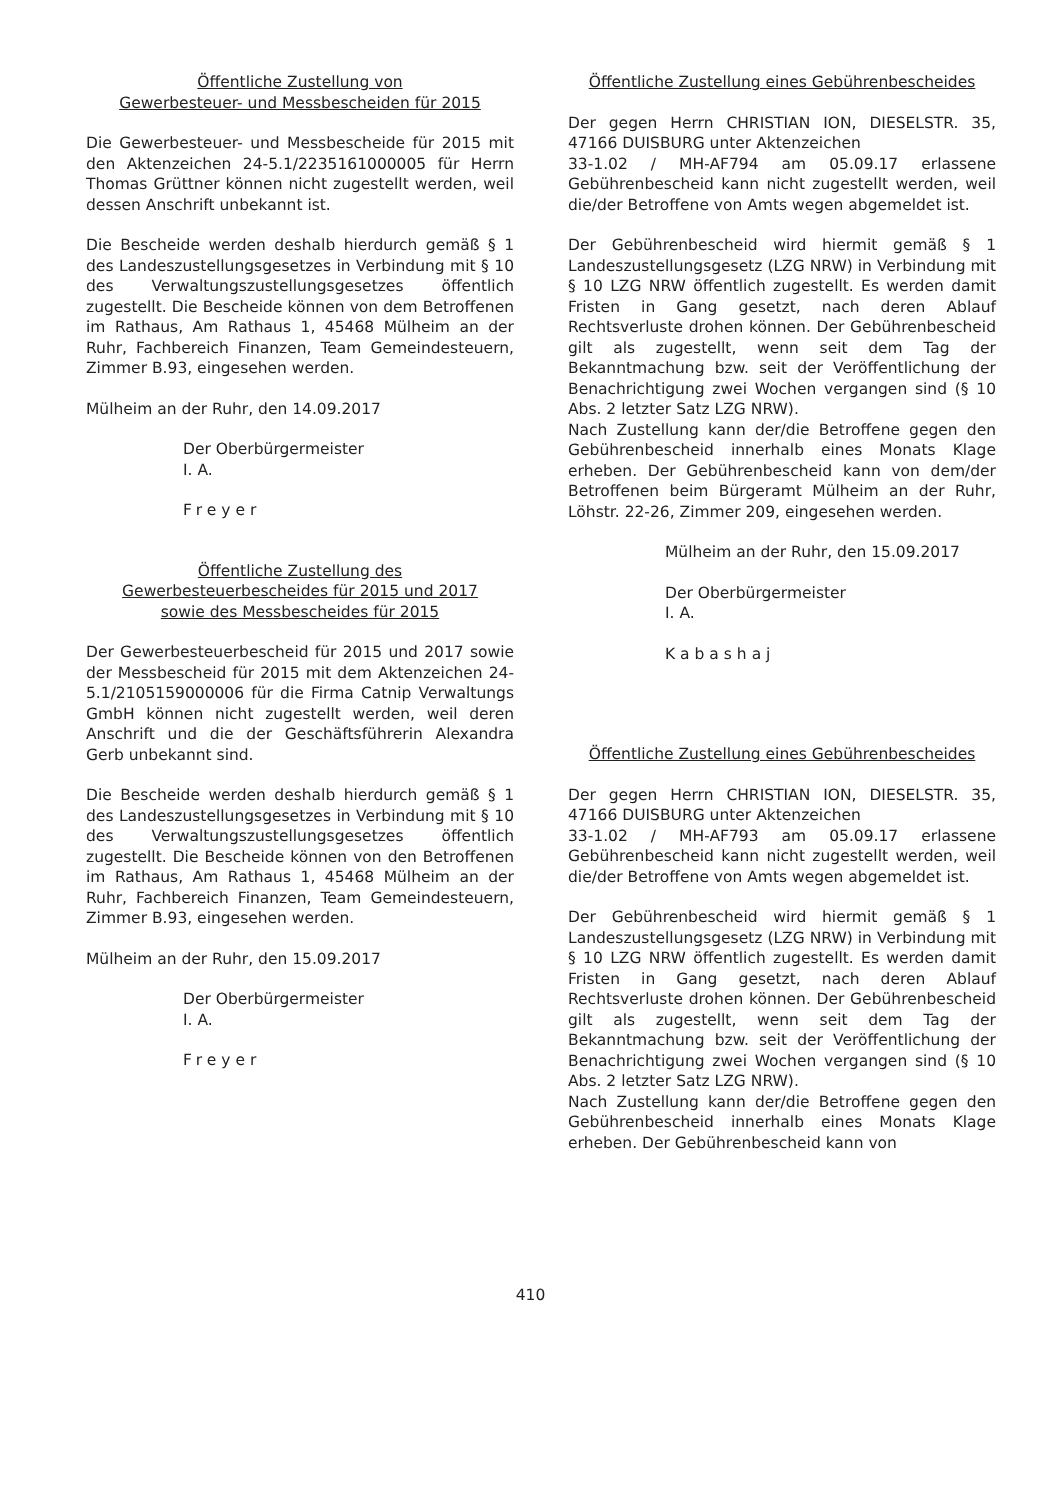Öffentliche Zustellung von
Gewerbesteuer- und Messbescheiden für 2015
Die Gewerbesteuer- und Messbescheide für 2015 mit den Aktenzeichen 24-5.1/2235161000005 für Herrn Thomas Grüttner können nicht zugestellt werden, weil dessen Anschrift unbekannt ist.
Die Bescheide werden deshalb hierdurch gemäß § 1 des Landeszustellungsgesetzes in Verbindung mit § 10 des Verwaltungszustellungsgesetzes öffentlich zugestellt. Die Bescheide können von dem Betroffenen im Rathaus, Am Rathaus 1, 45468 Mülheim an der Ruhr, Fachbereich Finanzen, Team Gemeindesteuern, Zimmer B.93, eingesehen werden.
Mülheim an der Ruhr, den 14.09.2017
Der Oberbürgermeister
I. A.
Freyer
Öffentliche Zustellung des
Gewerbesteuerbescheides für 2015 und 2017
sowie des Messbescheides für 2015
Der Gewerbesteuerbescheid für 2015 und 2017 sowie der Messbescheid für 2015 mit dem Aktenzeichen 24-5.1/2105159000006 für die Firma Catnip Verwaltungs GmbH können nicht zugestellt werden, weil deren Anschrift und die der Geschäftsführerin Alexandra Gerb unbekannt sind.
Die Bescheide werden deshalb hierdurch gemäß § 1 des Landeszustellungsgesetzes in Verbindung mit § 10 des Verwaltungszustellungsgesetzes öffentlich zugestellt. Die Bescheide können von den Betroffenen im Rathaus, Am Rathaus 1, 45468 Mülheim an der Ruhr, Fachbereich Finanzen, Team Gemeindesteuern, Zimmer B.93, eingesehen werden.
Mülheim an der Ruhr, den 15.09.2017
Der Oberbürgermeister
I. A.
Freyer
Öffentliche Zustellung eines Gebührenbescheides
Der gegen Herrn CHRISTIAN ION, DIESELSTR. 35, 47166 DUISBURG unter Aktenzeichen
33-1.02 / MH-AF794 am 05.09.17 erlassene Gebührenbescheid kann nicht zugestellt werden, weil die/der Betroffene von Amts wegen abgemeldet ist.
Der Gebührenbescheid wird hiermit gemäß § 1 Landeszustellungsgesetz (LZG NRW) in Verbindung mit § 10 LZG NRW öffentlich zugestellt. Es werden damit Fristen in Gang gesetzt, nach deren Ablauf Rechtsverluste drohen können. Der Gebührenbescheid gilt als zugestellt, wenn seit dem Tag der Bekanntmachung bzw. seit der Veröffentlichung der Benachrichtigung zwei Wochen vergangen sind (§ 10 Abs. 2 letzter Satz LZG NRW).
Nach Zustellung kann der/die Betroffene gegen den Gebührenbescheid innerhalb eines Monats Klage erheben. Der Gebührenbescheid kann von dem/der Betroffenen beim Bürgeramt Mülheim an der Ruhr, Löhstr. 22-26, Zimmer 209, eingesehen werden.
Mülheim an der Ruhr, den 15.09.2017
Der Oberbürgermeister
I. A.
Kabashaj
Öffentliche Zustellung eines Gebührenbescheides
Der gegen Herrn CHRISTIAN ION, DIESELSTR. 35, 47166 DUISBURG unter Aktenzeichen
33-1.02 / MH-AF793 am 05.09.17 erlassene Gebührenbescheid kann nicht zugestellt werden, weil die/der Betroffene von Amts wegen abgemeldet ist.
Der Gebührenbescheid wird hiermit gemäß § 1 Landeszustellungsgesetz (LZG NRW) in Verbindung mit § 10 LZG NRW öffentlich zugestellt. Es werden damit Fristen in Gang gesetzt, nach deren Ablauf Rechtsverluste drohen können. Der Gebührenbescheid gilt als zugestellt, wenn seit dem Tag der Bekanntmachung bzw. seit der Veröffentlichung der Benachrichtigung zwei Wochen vergangen sind (§ 10 Abs. 2 letzter Satz LZG NRW).
Nach Zustellung kann der/die Betroffene gegen den Gebührenbescheid innerhalb eines Monats Klage erheben. Der Gebührenbescheid kann von
410